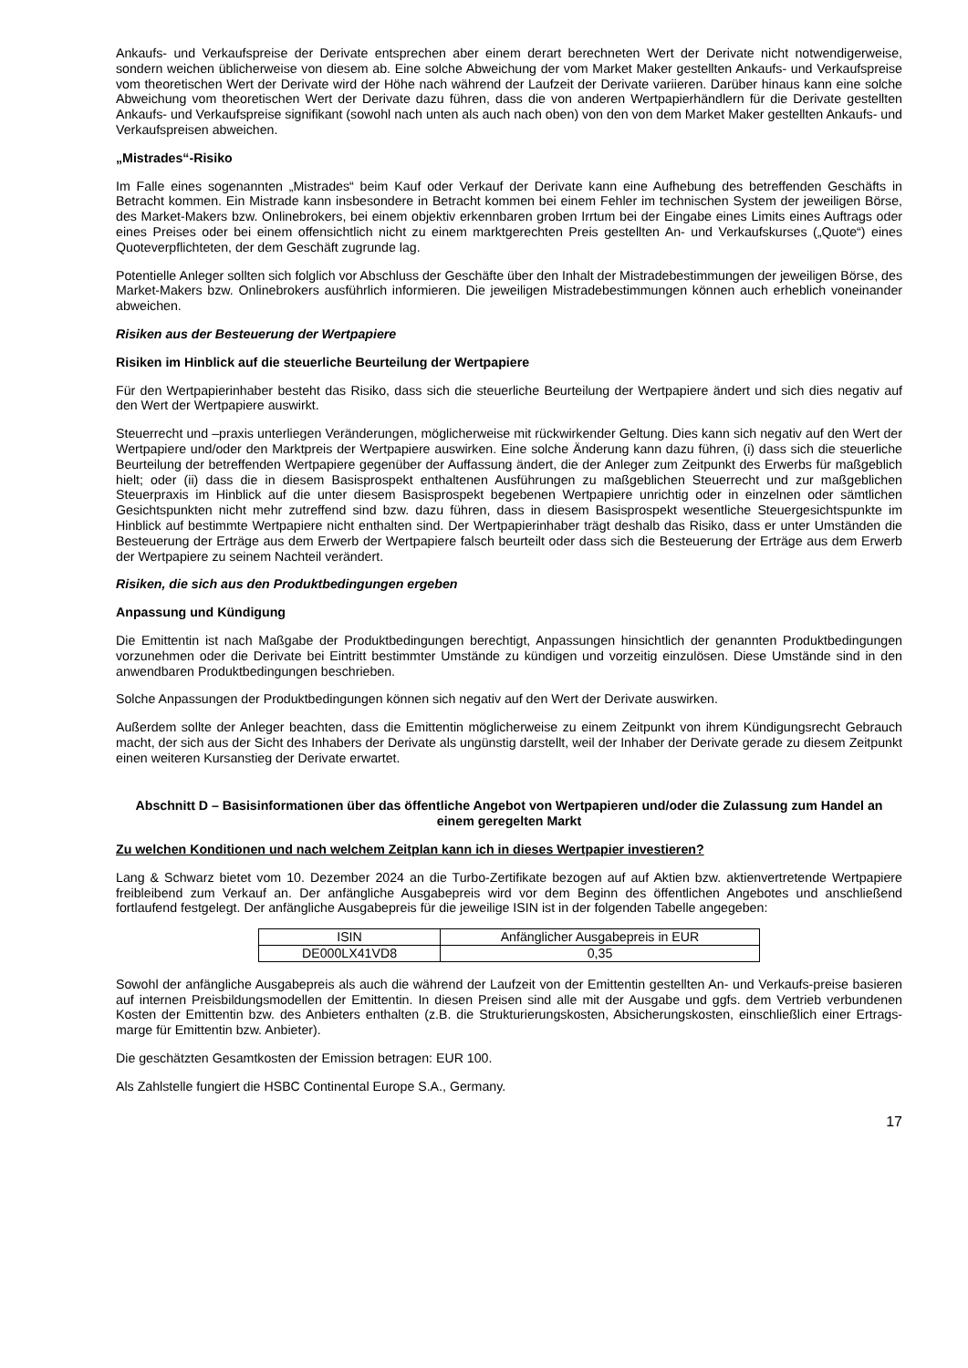Ankaufs- und Verkaufspreise der Derivate entsprechen aber einem derart berechneten Wert der Derivate nicht notwendigerweise, sondern weichen üblicherweise von diesem ab. Eine solche Abweichung der vom Market Maker gestellten Ankaufs- und Verkaufspreise vom theoretischen Wert der Derivate wird der Höhe nach während der Laufzeit der Derivate variieren. Darüber hinaus kann eine solche Abweichung vom theoretischen Wert der Derivate dazu führen, dass die von anderen Wertpapierhändlern für die Derivate gestellten Ankaufs- und Verkaufspreise signifikant (sowohl nach unten als auch nach oben) von den von dem Market Maker gestellten Ankaufs- und Verkaufspreisen abweichen.
„Mistrades“-Risiko
Im Falle eines sogenannten „Mistrades“ beim Kauf oder Verkauf der Derivate kann eine Aufhebung des betreffenden Geschäfts in Betracht kommen. Ein Mistrade kann insbesondere in Betracht kommen bei einem Fehler im technischen System der jeweiligen Börse, des Market-Makers bzw. Onlinebrokers, bei einem objektiv erkennbaren groben Irrtum bei der Eingabe eines Limits eines Auftrags oder eines Preises oder bei einem offensichtlich nicht zu einem marktgerechten Preis gestellten An- und Verkaufskurses („Quote“) eines Quoteverpflichteten, der dem Geschäft zugrunde lag.
Potentielle Anleger sollten sich folglich vor Abschluss der Geschäfte über den Inhalt der Mistradebestimmungen der jeweiligen Börse, des Market-Makers bzw. Onlinebrokers ausführlich informieren. Die jeweiligen Mistradebestimmungen können auch erheblich voneinander abweichen.
Risiken aus der Besteuerung der Wertpapiere
Risiken im Hinblick auf die steuerliche Beurteilung der Wertpapiere
Für den Wertpapierinhaber besteht das Risiko, dass sich die steuerliche Beurteilung der Wertpapiere ändert und sich dies negativ auf den Wert der Wertpapiere auswirkt.
Steuerrecht und –praxis unterliegen Veränderungen, möglicherweise mit rückwirkender Geltung. Dies kann sich negativ auf den Wert der Wertpapiere und/oder den Marktpreis der Wertpapiere auswirken. Eine solche Änderung kann dazu führen, (i) dass sich die steuerliche Beurteilung der betreffenden Wertpapiere gegenüber der Auffassung ändert, die der Anleger zum Zeitpunkt des Erwerbs für maßgeblich hielt; oder (ii) dass die in diesem Basisprospekt enthaltenen Ausführungen zu maßgeblichen Steuerrecht und zur maßgeblichen Steuerpraxis im Hinblick auf die unter diesem Basisprospekt begebenen Wertpapiere unrichtig oder in einzelnen oder sämtlichen Gesichtspunkten nicht mehr zutreffend sind bzw. dazu führen, dass in diesem Basisprospekt wesentliche Steuergesichtspunkte im Hinblick auf bestimmte Wertpapiere nicht enthalten sind. Der Wertpapierinhaber trägt deshalb das Risiko, dass er unter Umständen die Besteuerung der Erträge aus dem Erwerb der Wertpapiere falsch beurteilt oder dass sich die Besteuerung der Erträge aus dem Erwerb der Wertpapiere zu seinem Nachteil verändert.
Risiken, die sich aus den Produktbedingungen ergeben
Anpassung und Kündigung
Die Emittentin ist nach Maßgabe der Produktbedingungen berechtigt, Anpassungen hinsichtlich der genannten Produktbedingungen vorzunehmen oder die Derivate bei Eintritt bestimmter Umstände zu kündigen und vorzeitig einzulösen. Diese Umstände sind in den anwendbaren Produktbedingungen beschrieben.
Solche Anpassungen der Produktbedingungen können sich negativ auf den Wert der Derivate auswirken.
Außerdem sollte der Anleger beachten, dass die Emittentin möglicherweise zu einem Zeitpunkt von ihrem Kündigungsrecht Gebrauch macht, der sich aus der Sicht des Inhabers der Derivate als ungünstig darstellt, weil der Inhaber der Derivate gerade zu diesem Zeitpunkt einen weiteren Kursanstieg der Derivate erwartet.
Abschnitt D – Basisinformationen über das öffentliche Angebot von Wertpapieren und/oder die Zulassung zum Handel an einem geregelten Markt
Zu welchen Konditionen und nach welchem Zeitplan kann ich in dieses Wertpapier investieren?
Lang & Schwarz bietet vom 10. Dezember 2024 an die Turbo-Zertifikate bezogen auf auf Aktien bzw. aktienvertretende Wertpapiere freibleibend zum Verkauf an. Der anfängliche Ausgabepreis wird vor dem Beginn des öffentlichen Angebotes und anschließend fortlaufend festgelegt. Der anfängliche Ausgabepreis für die jeweilige ISIN ist in der folgenden Tabelle angegeben:
| ISIN | Anfänglicher Ausgabepreis in EUR |
| DE000LX41VD8 | 0,35 |
Sowohl der anfängliche Ausgabepreis als auch die während der Laufzeit von der Emittentin gestellten An- und Verkaufs-preise basieren auf internen Preisbildungsmodellen der Emittentin. In diesen Preisen sind alle mit der Ausgabe und ggfs. dem Vertrieb verbundenen Kosten der Emittentin bzw. des Anbieters enthalten (z.B. die Strukturierungskosten, Absicherungskosten, einschließlich einer Ertrags-marge für Emittentin bzw. Anbieter).
Die geschätzten Gesamtkosten der Emission betragen: EUR 100.
Als Zahlstelle fungiert die HSBC Continental Europe S.A., Germany.
17